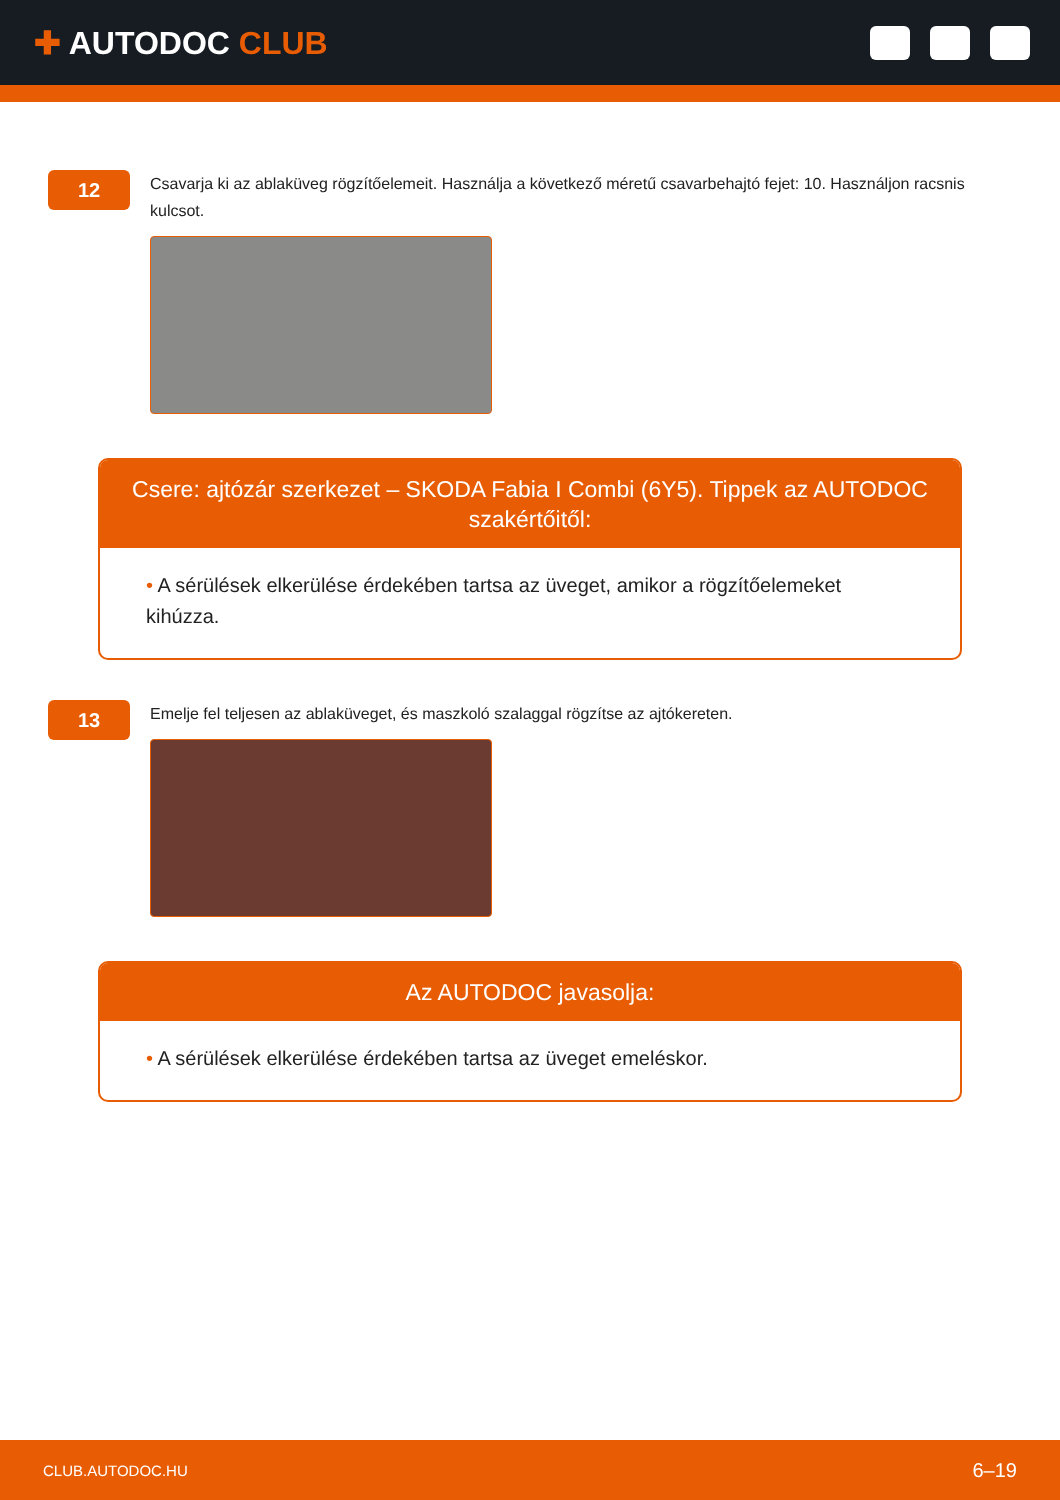✚ AUTODOC CLUB
12
Csavarja ki az ablaküveg rögzítőelemeit. Használja a következő méretű csavarbehajtó fejet: 10. Használjon racsnis kulcsot.
Csere: ajtózár szerkezet – SKODA Fabia I Combi (6Y5). Tippek az AUTODOC szakértőitől:
• A sérülések elkerülése érdekében tartsa az üveget, amikor a rögzítőelemeket kihúzza.
13
Emelje fel teljesen az ablaküveget, és maszkoló szalaggal rögzítse az ajtókereten.
Az AUTODOC javasolja:
• A sérülések elkerülése érdekében tartsa az üveget emeléskor.
CLUB.AUTODOC.HU 6–19